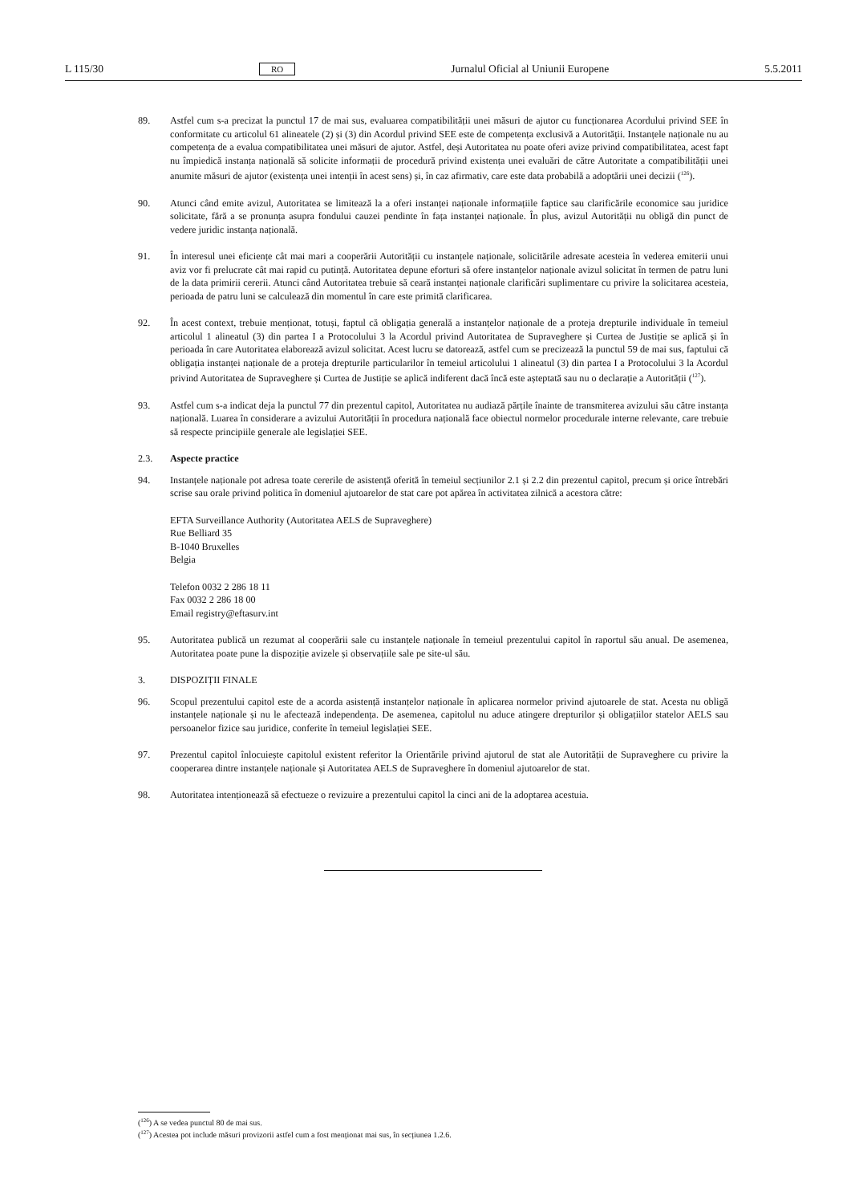L 115/30 RO Jurnalul Oficial al Uniunii Europene 5.5.2011
89. Astfel cum s-a precizat la punctul 17 de mai sus, evaluarea compatibilității unei măsuri de ajutor cu funcționarea Acordului privind SEE în conformitate cu articolul 61 alineatele (2) și (3) din Acordul privind SEE este de competența exclusivă a Autorității. Instanțele naționale nu au competența de a evalua compatibilitatea unei măsuri de ajutor. Astfel, deși Autoritatea nu poate oferi avize privind compatibilitatea, acest fapt nu împiedică instanța națională să solicite informații de procedură privind existența unei evaluări de către Autoritate a compatibilității unei anumite măsuri de ajutor (existența unei intenții în acest sens) și, în caz afirmativ, care este data probabilă a adoptării unei decizii (<sup>126</sup>).
90. Atunci când emite avizul, Autoritatea se limitează la a oferi instanței naționale informațiile faptice sau clarificările economice sau juridice solicitate, fără a se pronunța asupra fondului cauzei pendinte în fața instanței naționale. În plus, avizul Autorității nu obligă din punct de vedere juridic instanța națională.
91. În interesul unei eficiențe cât mai mari a cooperării Autorității cu instanțele naționale, solicitările adresate acesteia în vederea emiterii unui aviz vor fi prelucrate cât mai rapid cu putință. Autoritatea depune eforturi să ofere instanțelor naționale avizul solicitat în termen de patru luni de la data primirii cererii. Atunci când Autoritatea trebuie să ceară instanței naționale clarificări suplimentare cu privire la solicitarea acesteia, perioada de patru luni se calculează din momentul în care este primită clarificarea.
92. În acest context, trebuie menționat, totuși, faptul că obligația generală a instanțelor naționale de a proteja drepturile individuale în temeiul articolul 1 alineatul (3) din partea I a Protocolului 3 la Acordul privind Autoritatea de Supraveghere și Curtea de Justiție se aplică și în perioada în care Autoritatea elaborează avizul solicitat. Acest lucru se datorează, astfel cum se precizează la punctul 59 de mai sus, faptului că obligația instanței naționale de a proteja drepturile particularilor în temeiul articolului 1 alineatul (3) din partea I a Protocolului 3 la Acordul privind Autoritatea de Supraveghere și Curtea de Justiție se aplică indiferent dacă încă este așteptată sau nu o declarație a Autorității (<sup>127</sup>).
93. Astfel cum s-a indicat deja la punctul 77 din prezentul capitol, Autoritatea nu audiază părțile înainte de transmiterea avizului său către instanța națională. Luarea în considerare a avizului Autorității în procedura națională face obiectul normelor procedurale interne relevante, care trebuie să respecte principiile generale ale legislației SEE.
2.3. Aspecte practice
94. Instanțele naționale pot adresa toate cererile de asistență oferită în temeiul secțiunilor 2.1 și 2.2 din prezentul capitol, precum și orice întrebări scrise sau orale privind politica în domeniul ajutoarelor de stat care pot apărea în activitatea zilnică a acestora către:
EFTA Surveillance Authority (Autoritatea AELS de Supraveghere)
Rue Belliard 35
B-1040 Bruxelles
Belgia
Telefon 0032 2 286 18 11
Fax 0032 2 286 18 00
Email registry@eftasurv.int
95. Autoritatea publică un rezumat al cooperării sale cu instanțele naționale în temeiul prezentului capitol în raportul său anual. De asemenea, Autoritatea poate pune la dispoziție avizele și observațiile sale pe site-ul său.
3. DISPOZIȚII FINALE
96. Scopul prezentului capitol este de a acorda asistență instanțelor naționale în aplicarea normelor privind ajutoarele de stat. Acesta nu obligă instanțele naționale și nu le afectează independența. De asemenea, capitolul nu aduce atingere drepturilor și obligațiilor statelor AELS sau persoanelor fizice sau juridice, conferite în temeiul legislației SEE.
97. Prezentul capitol înlocuiește capitolul existent referitor la Orientările privind ajutorul de stat ale Autorității de Supraveghere cu privire la cooperarea dintre instanțele naționale și Autoritatea AELS de Supraveghere în domeniul ajutoarelor de stat.
98. Autoritatea intenționează să efectueze o revizuire a prezentului capitol la cinci ani de la adoptarea acestuia.
(<sup>126</sup>) A se vedea punctul 80 de mai sus.
(<sup>127</sup>) Acestea pot include măsuri provizorii astfel cum a fost menționat mai sus, în secțiunea 1.2.6.